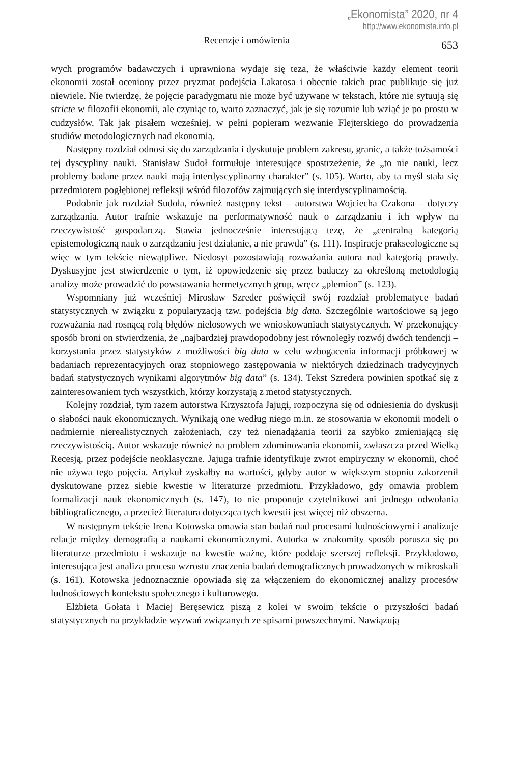„Ekonomista” 2020, nr 4
http://www.ekonomista.info.pl
Recenzje i omówienia 653
wych programów badawczych i uprawniona wydaje się teza, że właściwie każdy element teorii ekonomii został oceniony przez pryzmat podejścia Lakatosa i obecnie takich prac publikuje się już niewiele. Nie twierdzę, że pojęcie paradygmatu nie może być używane w tekstach, które nie sytuują się stricte w filozofii ekonomii, ale czyniąc to, warto zaznaczyć, jak je się rozumie lub wziąć je po prostu w cudzysłów. Tak jak pisałem wcześniej, w pełni popieram wezwanie Flejterskiego do prowadzenia studiów metodologicznych nad ekonomią.
Następny rozdział odnosi się do zarządzania i dyskutuje problem zakresu, granic, a także tożsamości tej dyscypliny nauki. Stanisław Sudoł formułuje interesujące spostrzeżenie, że „to nie nauki, lecz problemy badane przez nauki mają interdyscyplinarny charakter” (s. 105). Warto, aby ta myśl stała się przedmiotem pogłębionej refleksji wśród filozofów zajmujących się interdyscyplinarnością.
Podobnie jak rozdział Sudoła, również następny tekst – autorstwa Wojciecha Czakona – dotyczy zarządzania. Autor trafnie wskazuje na performatywność nauk o zarządzaniu i ich wpływ na rzeczywistość gospodarczą. Stawia jednocześnie interesującą tezę, że „centralną kategorią epistemologiczną nauk o zarządzaniu jest działanie, a nie prawda” (s. 111). Inspiracje prakseologiczne są więc w tym tekście niewątpliwe. Niedosyt pozostawiają rozważania autora nad kategorią prawdy. Dyskusyjne jest stwierdzenie o tym, iż opowiedzenie się przez badaczy za określoną metodologią analizy może prowadzić do powstawania hermetycznych grup, wręcz „plemion” (s. 123).
Wspomniany już wcześniej Mirosław Szreder poświęcił swój rozdział problematyce badań statystycznych w związku z popularyzacją tzw. podejścia big data. Szczególnie wartościowe są jego rozważania nad rosnącą rolą błędów nielosowych we wnioskowaniach statystycznych. W przekonujący sposób broni on stwierdzenia, że „najbardziej prawdopodobny jest równoległy rozwój dwóch tendencji – korzystania przez statystyków z możliwości big data w celu wzbogacenia informacji próbkowej w badaniach reprezentacyjnych oraz stopniowego zastępowania w niektórych dziedzinach tradycyjnych badań statystycznych wynikami algorytmów big data” (s. 134). Tekst Szredera powinien spotkać się z zainteresowaniem tych wszystkich, którzy korzystają z metod statystycznych.
Kolejny rozdział, tym razem autorstwa Krzysztofa Jajugi, rozpoczyna się od odniesienia do dyskusji o słabości nauk ekonomicznych. Wynikają one według niego m.in. ze stosowania w ekonomii modeli o nadmiernie nierealistycznych założeniach, czy też nienadążania teorii za szybko zmieniającą się rzeczywistością. Autor wskazuje również na problem zdominowania ekonomii, zwłaszcza przed Wielką Recesją, przez podejście neoklasyczne. Jajuga trafnie identyfikuje zwrot empiryczny w ekonomii, choć nie używa tego pojęcia. Artykuł zyskałby na wartości, gdyby autor w większym stopniu zakorzenił dyskutowane przez siebie kwestie w literaturze przedmiotu. Przykładowo, gdy omawia problem formalizacji nauk ekonomicznych (s. 147), to nie proponuje czytelnikowi ani jednego odwołania bibliograficznego, a przecież literatura dotycząca tych kwestii jest więcej niż obszerna.
W następnym tekście Irena Kotowska omawia stan badań nad procesami ludnościowymi i analizuje relacje między demografią a naukami ekonomicznymi. Autorka w znakomity sposób porusza się po literaturze przedmiotu i wskazuje na kwestie ważne, które poddaje szerszej refleksji. Przykładowo, interesująca jest analiza procesu wzrostu znaczenia badań demograficznych prowadzonych w mikroskali (s. 161). Kotowska jednoznacznie opowiada się za włączeniem do ekonomicznej analizy procesów ludnościowych kontekstu społecznego i kulturowego.
Elżbieta Gołata i Maciej Beręsewicz piszą z kolei w swoim tekście o przyszłości badań statystycznych na przykładzie wyzwań związanych ze spisami powszechnymi. Nawiązują